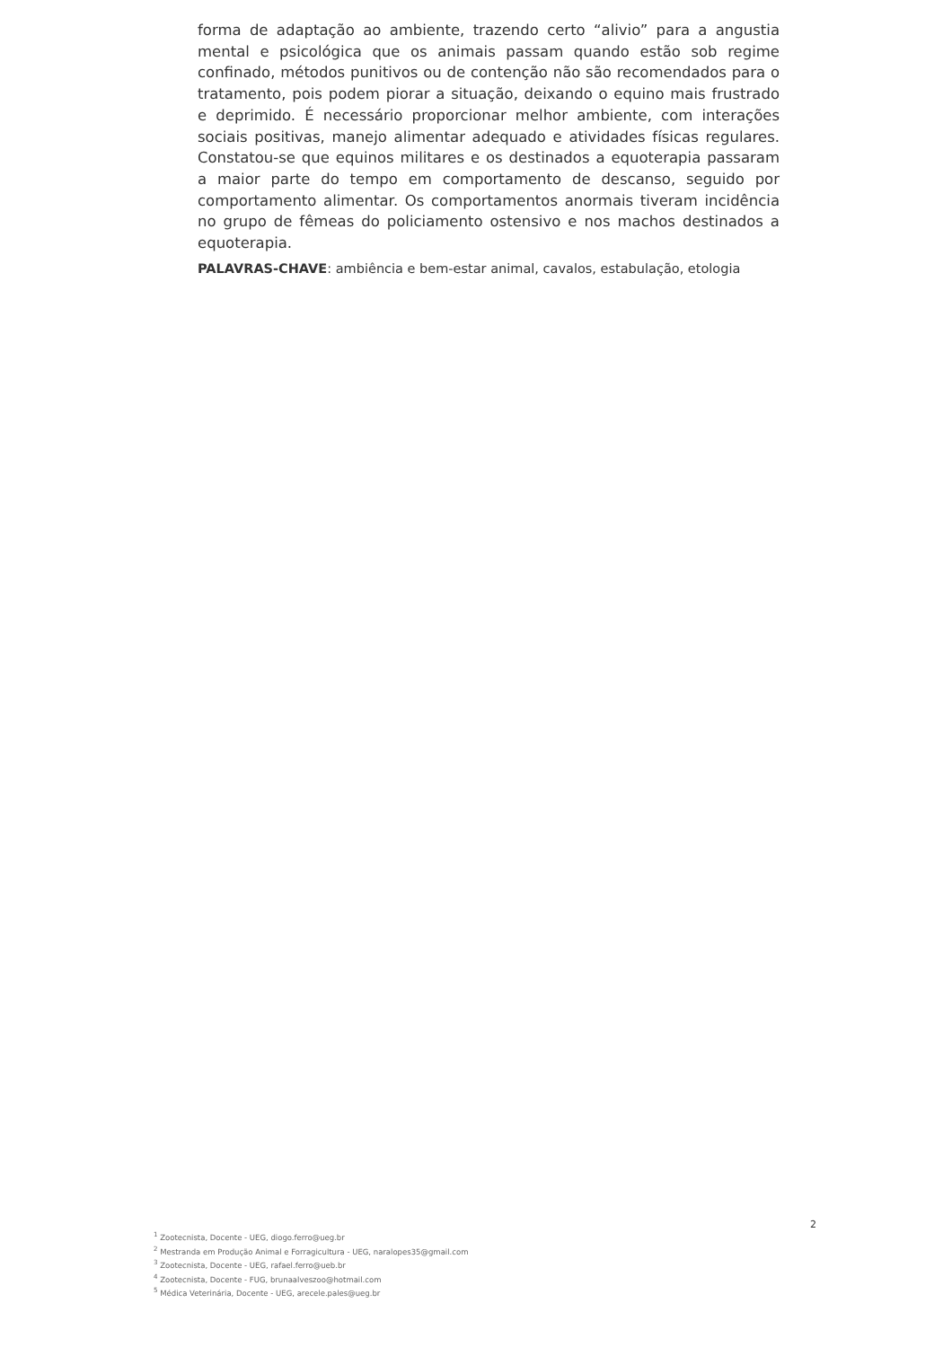forma de adaptação ao ambiente, trazendo certo “alivio” para a angustia mental e psicológica que os animais passam quando estão sob regime confinado, métodos punitivos ou de contenção não são recomendados para o tratamento, pois podem piorar a situação, deixando o equino mais frustrado e deprimido. É necessário proporcionar melhor ambiente, com interações sociais positivas, manejo alimentar adequado e atividades físicas regulares. Constatou-se que equinos militares e os destinados a equoterapia passaram a maior parte do tempo em comportamento de descanso, seguido por comportamento alimentar. Os comportamentos anormais tiveram incidência no grupo de fêmeas do policiamento ostensivo e nos machos destinados a equoterapia.
PALAVRAS-CHAVE: ambiência e bem-estar animal, cavalos, estabulação, etologia
2
<sup>1</sup> Zootecnista, Docente - UEG, diogo.ferro@ueg.br
<sup>2</sup> Mestranda em Produção Animal e Forragicultura - UEG, naralopes35@gmail.com
<sup>3</sup> Zootecnista, Docente - UEG, rafael.ferro@ueb.br
<sup>4</sup> Zootecnista, Docente - FUG, brunaalveszoo@hotmail.com
<sup>5</sup> Médica Veterinária, Docente - UEG, arecele.pales@ueg.br